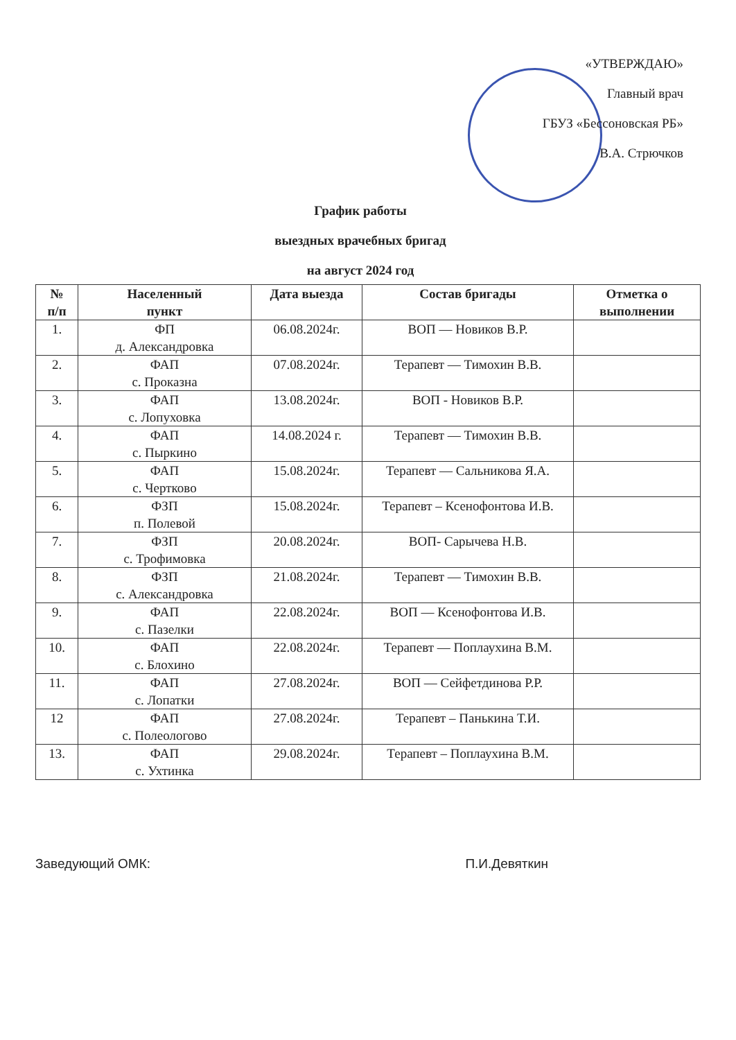«УТВЕРЖДАЮ»
Главный врач
ГБУЗ «Бессоновская РБ»
В.А. Стрючков
График работы
выездных врачебных бригад
на август 2024 год
| № п/п | Населенный пункт | Дата выезда | Состав бригады | Отметка о выполнении |
| --- | --- | --- | --- | --- |
| 1. | ФП д. Александровка | 06.08.2024г. | ВОП — Новиков В.Р. | |
| 2. | ФАП с. Проказна | 07.08.2024г. | Терапевт — Тимохин В.В. | |
| 3. | ФАП с. Лопуховка | 13.08.2024г. | ВОП - Новиков В.Р. | |
| 4. | ФАП с. Пыркино | 14.08.2024 г. | Терапевт — Тимохин В.В. | |
| 5. | ФАП с. Чертково | 15.08.2024г. | Терапевт — Сальникова Я.А. | |
| 6. | ФЗП п. Полевой | 15.08.2024г. | Терапевт – Ксенофонтова И.В. | |
| 7. | ФЗП с. Трофимовка | 20.08.2024г. | ВОП- Сарычева Н.В. | |
| 8. | ФЗП с. Александровка | 21.08.2024г. | Терапевт — Тимохин В.В. | |
| 9. | ФАП с. Пазелки | 22.08.2024г. | ВОП — Ксенофонтова И.В. | |
| 10. | ФАП с. Блохино | 22.08.2024г. | Терапевт — Поплаухина В.М. | |
| 11. | ФАП с. Лопатки | 27.08.2024г. | ВОП — Сейфетдинова Р.Р. | |
| 12 | ФАП с. Полеологово | 27.08.2024г. | Терапевт – Панькина Т.И. | |
| 13. | ФАП с. Ухтинка | 29.08.2024г. | Терапевт – Поплаухина В.М. | |
Заведующий ОМК: П.И.Девяткин